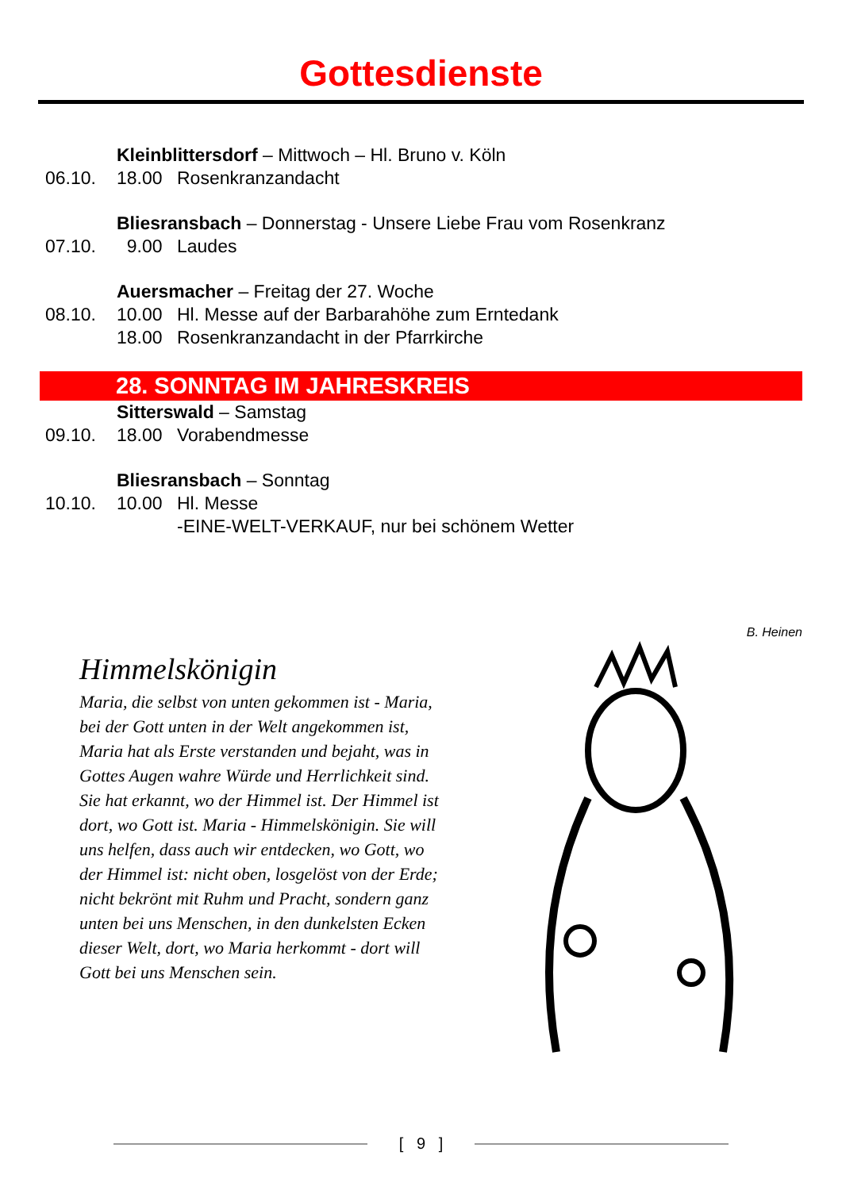Gottesdienste
Kleinblittersdorf – Mittwoch – Hl. Bruno v. Köln
06.10. 18.00 Rosenkranzandacht
Bliesransbach – Donnerstag - Unsere Liebe Frau vom Rosenkranz
07.10. 9.00 Laudes
Auersmacher – Freitag der 27. Woche
08.10. 10.00 Hl. Messe auf der Barbarahöhe zum Erntedank
18.00 Rosenkranzandacht in der Pfarrkirche
28. SONNTAG IM JAHRESKREIS
Sitterswald – Samstag
09.10. 18.00 Vorabendmesse
Bliesransbach – Sonntag
10.10. 10.00 Hl. Messe
-EINE-WELT-VERKAUF, nur bei schönem Wetter
Himmelskönigin
Maria, die selbst von unten gekommen ist - Maria, bei der Gott unten in der Welt angekommen ist, Maria hat als Erste verstanden und bejaht, was in Gottes Augen wahre Würde und Herrlichkeit sind. Sie hat erkannt, wo der Himmel ist. Der Himmel ist dort, wo Gott ist. Maria - Himmelskönigin. Sie will uns helfen, dass auch wir entdecken, wo Gott, wo der Himmel ist: nicht oben, losgelöst von der Erde; nicht bekrönt mit Ruhm und Pracht, sondern ganz unten bei uns Menschen, in den dunkelsten Ecken dieser Welt, dort, wo Maria herkommt - dort will Gott bei uns Menschen sein.
B. Heinen
[ 9 ]